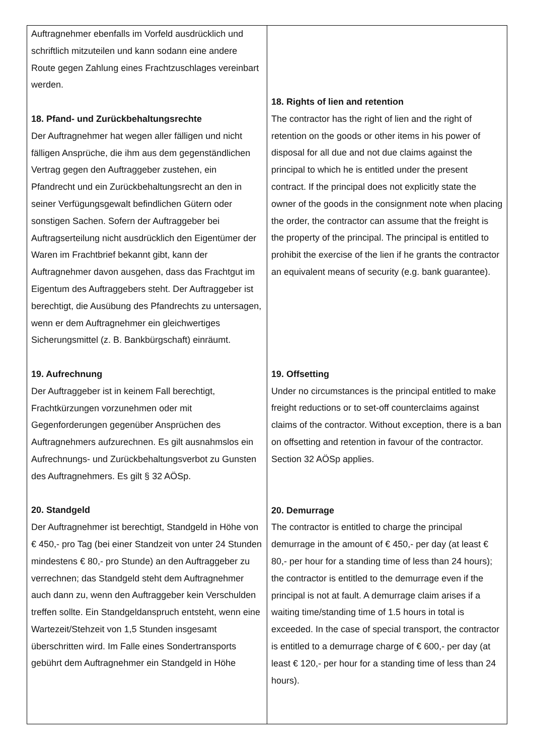| Auftragnehmer ebenfalls im Vorfeld ausdrücklich und schriftlich mitzuteilen und kann sodann eine andere Route gegen Zahlung eines Frachtzuschlages vereinbart werden. 18. Pfand- und Zurückbehaltungsrechte Der Auftragnehmer hat wegen aller fälligen und nicht fälligen Ansprüche, die ihm aus dem gegenständlichen Vertrag gegen den Auftraggeber zustehen, ein Pfandrecht und ein Zurückbehaltungsrecht an den in seiner Verfügungsgewalt befindlichen Gütern oder sonstigen Sachen. Sofern der Auftraggeber bei Auftragserteilung nicht ausdrücklich den Eigentümer der Waren im Frachtbrief bekannt gibt, kann der Auftragnehmer davon ausgehen, dass das Frachtgut im Eigentum des Auftraggebers steht. Der Auftraggeber ist berechtigt, die Ausübung des Pfandrechts zu untersagen, wenn er dem Auftragnehmer ein gleichwertiges Sicherungsmittel (z. B. Bankbürgschaft) einräumt. 19. Aufrechnung Der Auftraggeber ist in keinem Fall berechtigt, Frachtkürzungen vorzunehmen oder mit Gegenforderungen gegenüber Ansprüchen des Auftragnehmers aufzurechnen. Es gilt ausnahmslos ein Aufrechnungs- und Zurückbehaltungsverbot zu Gunsten des Auftragnehmers. Es gilt § 32 AÖSp. 20. Standgeld Der Auftragnehmer ist berechtigt, Standgeld in Höhe von € 450,- pro Tag (bei einer Standzeit von unter 24 Stunden mindestens € 80,- pro Stunde) an den Auftraggeber zu verrechnen; das Standgeld steht dem Auftragnehmer auch dann zu, wenn den Auftraggeber kein Verschulden treffen sollte. Ein Standgeldanspruch entsteht, wenn eine Wartezeit/Stehzeit von 1,5 Stunden insgesamt überschritten wird. Im Falle eines Sondertransports gebührt dem Auftragnehmer ein Standgeld in Höhe | 18. Rights of lien and retention The contractor has the right of lien and the right of retention on the goods or other items in his power of disposal for all due and not due claims against the principal to which he is entitled under the present contract. If the principal does not explicitly state the owner of the goods in the consignment note when placing the order, the contractor can assume that the freight is the property of the principal. The principal is entitled to prohibit the exercise of the lien if he grants the contractor an equivalent means of security (e.g. bank guarantee). 19. Offsetting Under no circumstances is the principal entitled to make freight reductions or to set-off counterclaims against claims of the contractor. Without exception, there is a ban on offsetting and retention in favour of the contractor. Section 32 AÖSp applies. 20. Demurrage The contractor is entitled to charge the principal demurrage in the amount of € 450,- per day (at least € 80,- per hour for a standing time of less than 24 hours); the contractor is entitled to the demurrage even if the principal is not at fault. A demurrage claim arises if a waiting time/standing time of 1.5 hours in total is exceeded. In the case of special transport, the contractor is entitled to a demurrage charge of € 600,- per day (at least € 120,- per hour for a standing time of less than 24 hours). |